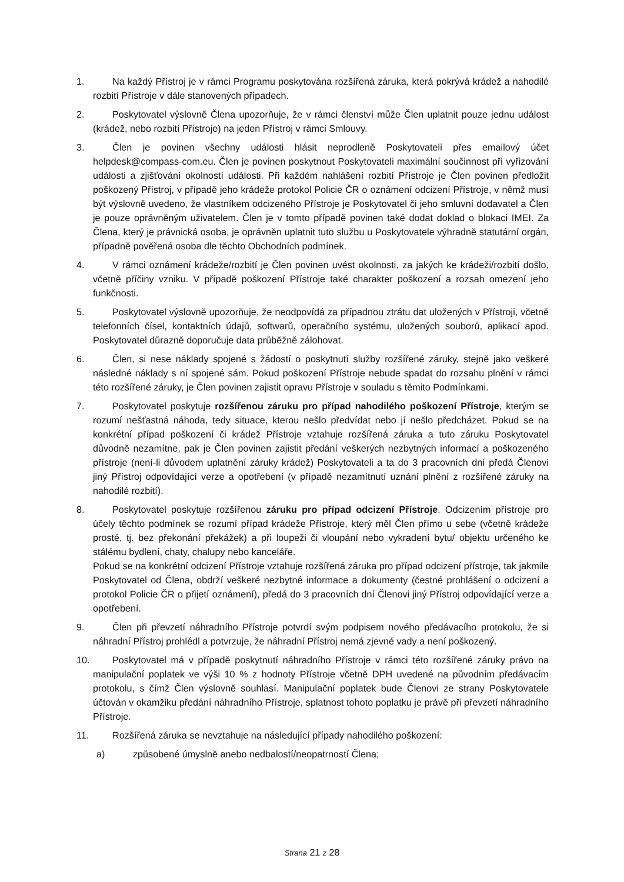1. Na každý Přístroj je v rámci Programu poskytována rozšířená záruka, která pokrývá krádež a nahodilé rozbití Přístroje v dále stanovených případech.
2. Poskytovatel výslovně Člena upozorňuje, že v rámci členství může Člen uplatnit pouze jednu událost (krádež, nebo rozbití Přístroje) na jeden Přístroj v rámci Smlouvy.
3. Člen je povinen všechny události hlásit neprodleně Poskytovateli přes emailový účet helpdesk@compass-com.eu. Člen je povinen poskytnout Poskytovateli maximální součinnost při vyřizování události a zjišťování okolností události. Při každém nahlášení rozbití Přístroje je Člen povinen předložit poškozený Přístroj, v případě jeho krádeže protokol Policie ČR o oznámení odcizení Přístroje, v němž musí být výslovně uvedeno, že vlastníkem odcizeného Přístroje je Poskytovatel či jeho smluvní dodavatel a Člen je pouze oprávněným uživatelem. Člen je v tomto případě povinen také dodat doklad o blokaci IMEI. Za Člena, který je právnická osoba, je oprávněn uplatnit tuto službu u Poskytovatele výhradně statutární orgán, případně pověřená osoba dle těchto Obchodních podmínek.
4. V rámci oznámení krádeže/rozbití je Člen povinen uvést okolnosti, za jakých ke krádeži/rozbití došlo, včetně příčiny vzniku. V případě poškození Přístroje také charakter poškození a rozsah omezení jeho funkčnosti.
5. Poskytovatel výslovně upozorňuje, že neodpovídá za případnou ztrátu dat uložených v Přístroji, včetně telefonních čísel, kontaktních údajů, softwarů, operačního systému, uložených souborů, aplikací apod. Poskytovatel důrazně doporučuje data průběžně zálohovat.
6. Člen, si nese náklady spojené s žádostí o poskytnutí služby rozšířené záruky, stejně jako veškeré následné náklady s ní spojené sám. Pokud poškození Přístroje nebude spadat do rozsahu plnění v rámci této rozšířené záruky, je Člen povinen zajistit opravu Přístroje v souladu s těmito Podmínkami.
7. Poskytovatel poskytuje rozšířenou záruku pro případ nahodilého poškození Přístroje, kterým se rozumí nešťastná náhoda, tedy situace, kterou nešlo předvídat nebo jí nešlo předcházet. Pokud se na konkrétní případ poškození či krádež Přístroje vztahuje rozšířená záruka a tuto záruku Poskytovatel důvodně nezamítne, pak je Člen povinen zajistit předání veškerých nezbytných informací a poškozeného přístroje (není-li důvodem uplatnění záruky krádež) Poskytovateli a ta do 3 pracovních dní předá Členovi jiný Přístroj odpovídající verze a opotřebení (v případě nezamítnutí uznání plnění z rozšířené záruky na nahodilé rozbití).
8. Poskytovatel poskytuje rozšířenou záruku pro případ odcizení Přístroje. Odcizením přístroje pro účely těchto podmínek se rozumí případ krádeže Přístroje, který měl Člen přímo u sebe (včetně krádeže prosté, tj. bez překonání překážek) a při loupeži či vloupání nebo vykradení bytu/ objektu určeného ke stálému bydlení, chaty, chalupy nebo kanceláře.
Pokud se na konkrétní odcizení Přístroje vztahuje rozšířená záruka pro případ odcizení přístroje, tak jakmile Poskytovatel od Člena, obdrží veškeré nezbytné informace a dokumenty (čestné prohlášení o odcizení a protokol Policie ČR o přijetí oznámení), předá do 3 pracovních dní Členovi jiný Přístroj odpovídající verze a opotřebení.
9. Člen při převzetí náhradního Přístroje potvrdí svým podpisem nového předávacího protokolu, že si náhradní Přístroj prohlédl a potvrzuje, že náhradní Přístroj nemá zjevné vady a není poškozený.
10.
Poskytovatel má v případě poskytnutí náhradního Přístroje v rámci této rozšířené záruky právo na manipulační poplatek ve výši 10 % z hodnoty Přístroje včetně DPH uvedené na původním předávacím protokolu, s čímž Člen výslovně souhlasí. Manipulační poplatek bude Členovi ze strany Poskytovatele účtován v okamžiku předání náhradního Přístroje, splatnost tohoto poplatku je právě při převzetí náhradního Přístroje.
11.
Rozšířená záruka se nevztahuje na následující případy nahodilého poškození:
a) způsobené úmyslně anebo nedbalostí/neopatrností Člena;
Strana 21 z 28